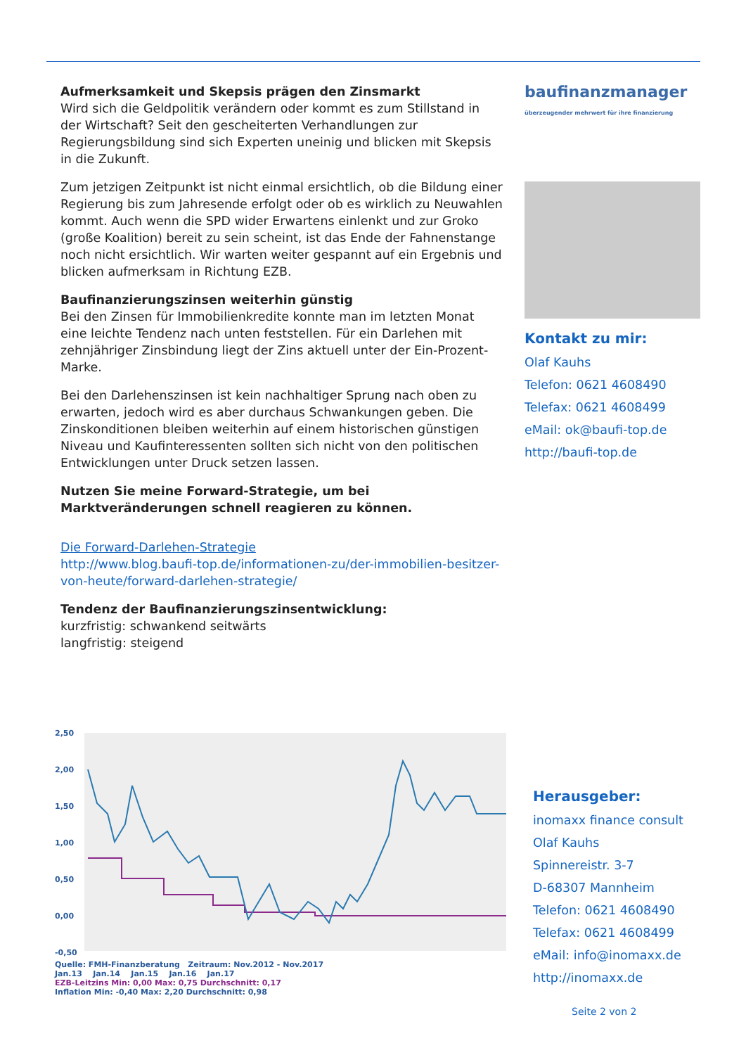Aufmerksamkeit und Skepsis prägen den Zinsmarkt
Wird sich die Geldpolitik verändern oder kommt es zum Stillstand in der Wirtschaft? Seit den gescheiterten Verhandlungen zur Regierungsbildung sind sich Experten uneinig und blicken mit Skepsis in die Zukunft.
Zum jetzigen Zeitpunkt ist nicht einmal ersichtlich, ob die Bildung einer Regierung bis zum Jahresende erfolgt oder ob es wirklich zu Neuwahlen kommt. Auch wenn die SPD wider Erwartens einlenkt und zur Groko (große Koalition) bereit zu sein scheint, ist das Ende der Fahnenstange noch nicht ersichtlich. Wir warten weiter gespannt auf ein Ergebnis und blicken aufmerksam in Richtung EZB.
Baufinanzierungszinsen weiterhin günstig
Bei den Zinsen für Immobilienkredite konnte man im letzten Monat eine leichte Tendenz nach unten feststellen. Für ein Darlehen mit zehnjähriger Zinsbindung liegt der Zins aktuell unter der Ein-Prozent-Marke.
Bei den Darlehenszinsen ist kein nachhaltiger Sprung nach oben zu erwarten, jedoch wird es aber durchaus Schwankungen geben. Die Zinskonditionen bleiben weiterhin auf einem historischen günstigen Niveau und Kaufinteressenten sollten sich nicht von den politischen Entwicklungen unter Druck setzen lassen.
Nutzen Sie meine Forward-Strategie, um bei Marktveränderungen schnell reagieren zu können.
Die Forward-Darlehen-Strategie
http://www.blog.baufi-top.de/informationen-zu/der-immobilien-besitzer-von-heute/forward-darlehen-strategie/
Tendenz der Baufinanzierungszinsentwicklung:
kurzfristig: schwankend seitwärts
langfristig: steigend
baufinanzmanager
überzeugender mehrwert für ihre finanzierung
Kontakt zu mir:
Olaf Kauhs
Telefon: 0621 4608490
Telefax: 0621 4608499
eMail: ok@baufi-top.de
http://baufi-top.de
2,50
2,00
1,50
1,00
0,50
0,00
-0,50
Quelle: FMH-Finanzberatung Zeitraum: Nov.2012 - Nov.2017
Jan.13 Jan.14 Jan.15 Jan.16 Jan.17
EZB-Leitzins Min: 0,00 Max: 0,75 Durchschnitt: 0,17
Inflation Min: -0,40 Max: 2,20 Durchschnitt: 0,98
Herausgeber:
inomaxx finance consult
Olaf Kauhs
Spinnereistr. 3-7
D-68307 Mannheim
Telefon: 0621 4608490
Telefax: 0621 4608499
eMail: info@inomaxx.de
http://inomaxx.de
Seite 2 von 2